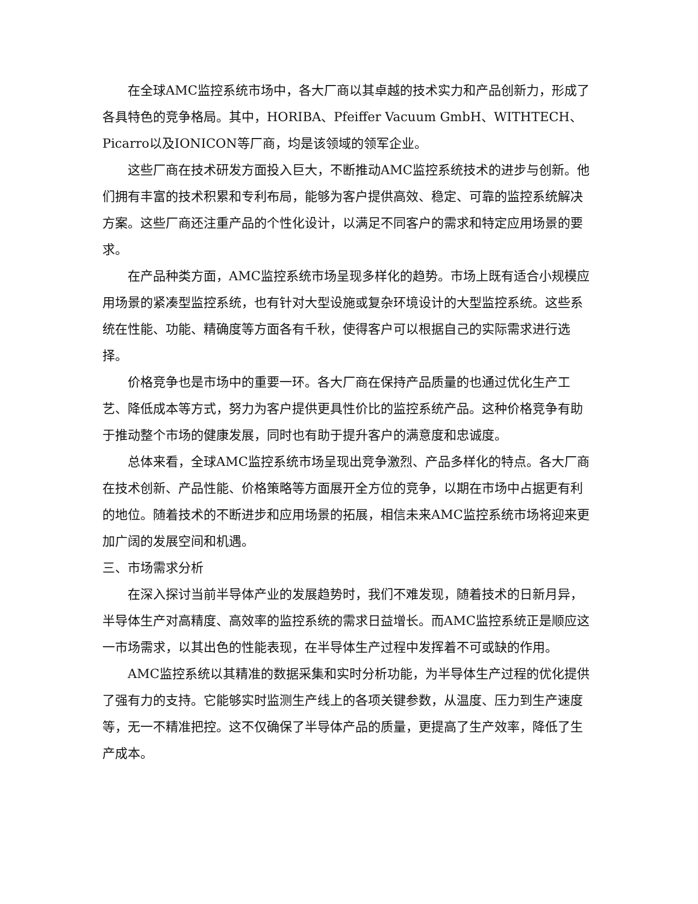在全球AMC监控系统市场中，各大厂商以其卓越的技术实力和产品创新力，形成了各具特色的竞争格局。其中，HORIBA、Pfeiffer Vacuum GmbH、WITHTECH、Picarro以及IONICON等厂商，均是该领域的领军企业。
这些厂商在技术研发方面投入巨大，不断推动AMC监控系统技术的进步与创新。他们拥有丰富的技术积累和专利布局，能够为客户提供高效、稳定、可靠的监控系统解决方案。这些厂商还注重产品的个性化设计，以满足不同客户的需求和特定应用场景的要求。
在产品种类方面，AMC监控系统市场呈现多样化的趋势。市场上既有适合小规模应用场景的紧凑型监控系统，也有针对大型设施或复杂环境设计的大型监控系统。这些系统在性能、功能、精确度等方面各有千秋，使得客户可以根据自己的实际需求进行选择。
价格竞争也是市场中的重要一环。各大厂商在保持产品质量的也通过优化生产工艺、降低成本等方式，努力为客户提供更具性价比的监控系统产品。这种价格竞争有助于推动整个市场的健康发展，同时也有助于提升客户的满意度和忠诚度。
总体来看，全球AMC监控系统市场呈现出竞争激烈、产品多样化的特点。各大厂商在技术创新、产品性能、价格策略等方面展开全方位的竞争，以期在市场中占据更有利的地位。随着技术的不断进步和应用场景的拓展，相信未来AMC监控系统市场将迎来更加广阔的发展空间和机遇。
三、市场需求分析
在深入探讨当前半导体产业的发展趋势时，我们不难发现，随着技术的日新月异，半导体生产对高精度、高效率的监控系统的需求日益增长。而AMC监控系统正是顺应这一市场需求，以其出色的性能表现，在半导体生产过程中发挥着不可或缺的作用。
AMC监控系统以其精准的数据采集和实时分析功能，为半导体生产过程的优化提供了强有力的支持。它能够实时监测生产线上的各项关键参数，从温度、压力到生产速度等，无一不精准把控。这不仅确保了半导体产品的质量，更提高了生产效率，降低了生产成本。